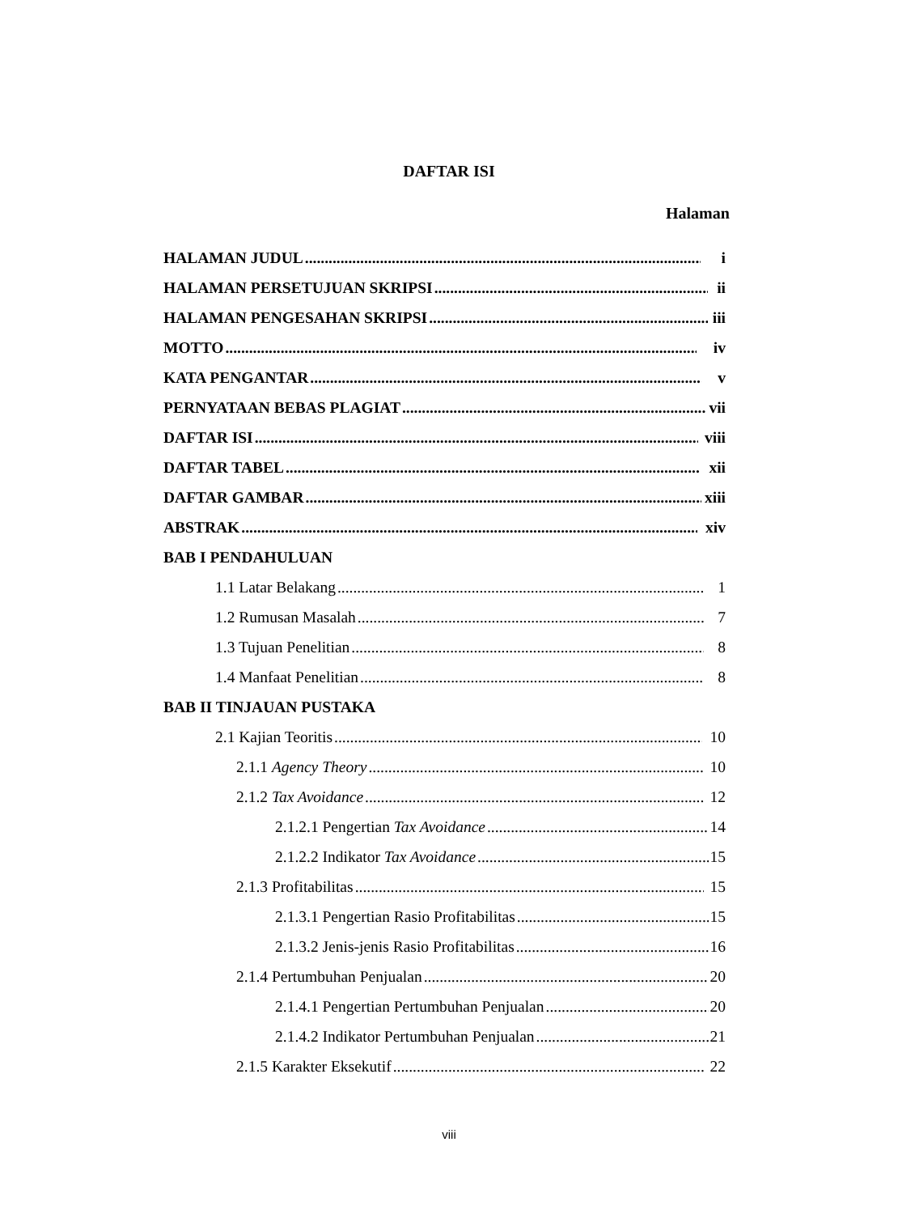DAFTAR ISI
Halaman
HALAMAN JUDUL i
HALAMAN PERSETUJUAN SKRIPSI ii
HALAMAN PENGESAHAN SKRIPSI iii
MOTTO iv
KATA PENGANTAR v
PERNYATAAN BEBAS PLAGIAT vii
DAFTAR ISI viii
DAFTAR TABEL xii
DAFTAR GAMBAR xiii
ABSTRAK xiv
BAB I PENDAHULUAN
1.1 Latar Belakang 1
1.2 Rumusan Masalah 7
1.3 Tujuan Penelitian 8
1.4 Manfaat Penelitian 8
BAB II TINJAUAN PUSTAKA
2.1 Kajian Teoritis 10
2.1.1 Agency Theory 10
2.1.2 Tax Avoidance 12
2.1.2.1 Pengertian Tax Avoidance 14
2.1.2.2 Indikator Tax Avoidance 15
2.1.3 Profitabilitas 15
2.1.3.1 Pengertian Rasio Profitabilitas 15
2.1.3.2 Jenis-jenis Rasio Profitabilitas 16
2.1.4 Pertumbuhan Penjualan 20
2.1.4.1 Pengertian Pertumbuhan Penjualan 20
2.1.4.2 Indikator Pertumbuhan Penjualan 21
2.1.5 Karakter Eksekutif 22
viii